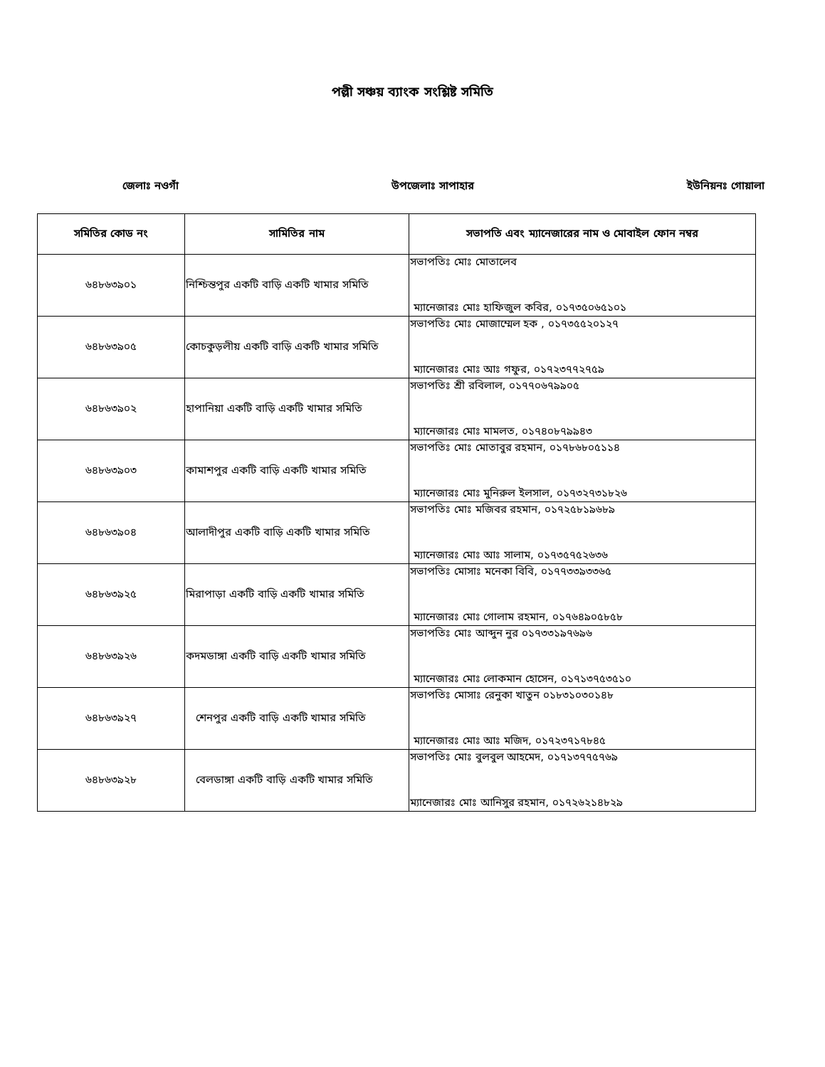পল্লী সঞ্চয় ব্যাংক সংশ্লিষ্ট সমিতি
জেলাঃ নওগাঁ উপজেলাঃ সাপাহার ইউনিয়নঃ গোয়ালা
| সমিতির কোড নং | সামিতির নাম | সভাপতি এবং ম্যানেজারের নাম ও মোবাইল ফোন নম্বর |
| --- | --- | --- |
| ৬৪৮৬৩৯০১ | নিশ্চিন্তপুর একটি বাড়ি একটি খামার সমিতি | সভাপতিঃ মোঃ মোতালেব ম্যানেজারঃ মোঃ হাফিজুল কবির, ০১৭৩৫০৬৫১০১ |
| ৬৪৮৬৩৯০৫ | কোচকুড়লীয় একটি বাড়ি একটি খামার সমিতি | সভাপতিঃ মোঃ মোজাম্মেল হক , ০১৭৩৫৫২০১২৭ ম্যানেজারঃ মোঃ আঃ গফুর, ০১৭২৩৭৭২৭৫৯ |
| ৬৪৮৬৩৯০২ | হাপানিয়া একটি বাড়ি একটি খামার সমিতি | সভাপতিঃ শ্রী রবিলাল, ০১৭৭০৬৭৯৯০৫ ম্যানেজারঃ মোঃ মামলত, ০১৭৪০৮৭৯৯৪৩ |
| ৬৪৮৬৩৯০৩ | কামাশপুর একটি বাড়ি একটি খামার সমিতি | সভাপতিঃ মোঃ মোতাবুর রহমান, ০১৭৮৬৮০৫১১৪ ম্যানেজারঃ মোঃ মুনিরুল ইলসাল, ০১৭৩২৭৩১৮২৬ |
| ৬৪৮৬৩৯০৪ | আলাদীপুর একটি বাড়ি একটি খামার সমিতি | সভাপতিঃ মোঃ মজিবর রহমান, ০১৭২৫৮১৯৬৮৯ ম্যানেজারঃ মোঃ আঃ সালাম, ০১৭৩৫৭৫২৬৩৬ |
| ৬৪৮৬৩৯২৫ | মিরাপাড়া একটি বাড়ি একটি খামার সমিতি | সভাপতিঃ মোসাঃ মনেকা বিবি, ০১৭৭৩৩৯৩৩৬৫ ম্যানেজারঃ মোঃ গোলাম রহমান, ০১৭৬৪৯০৫৮৫৮ |
| ৬৪৮৬৩৯২৬ | কদমডাঙ্গা একটি বাড়ি একটি খামার সমিতি | সভাপতিঃ মোঃ আব্দুন নুর ০১৭৩৩১৯৭৬৯৬ ম্যানেজারঃ মোঃ লোকমান হোসেন, ০১৭১৩৭৫৩৫১০ |
| ৬৪৮৬৩৯২৭ | শেনপুর একটি বাড়ি একটি খামার সমিতি | সভাপতিঃ মোসাঃ রেনুকা খাতুন ০১৮৩১০৩০১৪৮ ম্যানেজারঃ মোঃ আঃ মজিদ, ০১৭২৩৭১৭৮৪৫ |
| ৬৪৮৬৩৯২৮ | বেলডাঙ্গা একটি বাড়ি একটি খামার সমিতি | সভাপতিঃ মোঃ বুলবুল আহমেদ, ০১৭১৩৭৭৫৭৬৯ ম্যানেজারঃ মোঃ আনিসুর রহমান, ০১৭২৬২১৪৮২৯ |